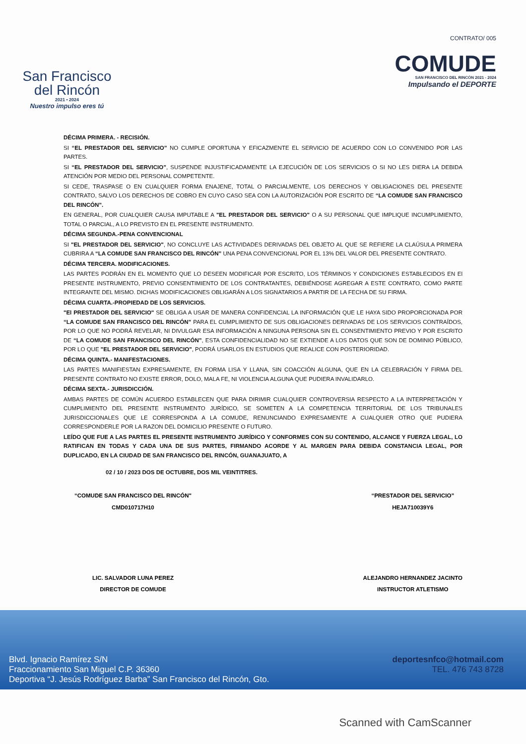San Francisco
del Rincón
2021 • 2024
Nuestro impulso eres tú
CONTRATO/ 005
COMUDE
SAN FRANCISCO DEL RINCÓN 2021 - 2024
Impulsando el DEPORTE
DÉCIMA PRIMERA. - RECISIÓN.
SI “EL PRESTADOR DEL SERVICIO” NO CUMPLE OPORTUNA Y EFICAZMENTE EL SERVICIO DE ACUERDO CON LO CONVENIDO POR LAS PARTES.
SI “EL PRESTADOR DEL SERVICIO”, SUSPENDE INJUSTIFICADAMENTE LA EJECUCIÓN DE LOS SERVICIOS O SI NO LES DIERA LA DEBIDA ATENCIÓN POR MEDIO DEL PERSONAL COMPETENTE.
SI CEDE, TRASPASE O EN CUALQUIER FORMA ENAJENE, TOTAL O PARCIALMENTE, LOS DERECHOS Y OBLIGACIONES DEL PRESENTE CONTRATO, SALVO LOS DERECHOS DE COBRO EN CUYO CASO SEA CON LA AUTORIZACIÓN POR ESCRITO DE “LA COMUDE SAN FRANCISCO DEL RINCÓN”.
EN GENERAL, POR CUALQUIER CAUSA IMPUTABLE A "EL PRESTADOR DEL SERVICIO" O A SU PERSONAL QUE IMPLIQUE INCUMPLIMIENTO, TOTAL O PARCIAL, A LO PREVISTO EN EL PRESENTE INSTRUMENTO.
DÉCIMA SEGUNDA.-PENA CONVENCIONAL
SI "EL PRESTADOR DEL SERVICIO", NO CONCLUYE LAS ACTIVIDADES DERIVADAS DEL OBJETO AL QUE SE REFIERE LA CLAÚSULA PRIMERA CUBRIRA A “LA COMUDE SAN FRANCISCO DEL RINCÓN” UNA PENA CONVENCIONAL POR EL 13% DEL VALOR DEL PRESENTE CONTRATO.
DÉCIMA TERCERA. MODIFICACIONES.
LAS PARTES PODRÁN EN EL MOMENTO QUE LO DESEEN MODIFICAR POR ESCRITO, LOS TÉRMINOS Y CONDICIONES ESTABLECIDOS EN El PRESENTE INSTRUMENTO, PREVIO CONSENTIMIENTO DE LOS CONTRATANTES, DEBIÉNDOSE AGREGAR A ESTE CONTRATO, COMO PARTE INTEGRANTE DEL MISMO. DICHAS MODIFICACIONES OBLIGARÁN A LOS SIGNATARIOS A PARTIR DE LA FECHA DE SU FIRMA.
DÉCIMA CUARTA.-PROPIEDAD DE LOS SERVICIOS.
"El PRESTADOR DEL SERVICIO" SE OBLIGA A USAR DE MANERA CONFIDENCIAL LA INFORMACIÓN QUE LE HAYA SIDO PROPORCIONADA POR “LA COMUDE SAN FRANCISCO DEL RINCÓN” PARA EL CUMPLIMIENTO DE SUS OBLIGACIONES DERIVADAS DE LOS SERVICIOS CONTRAÍDOS, POR LO QUE NO PODRÁ REVELAR, NI DIVULGAR ESA INFORMACIÓN A NINGUNA PERSONA SIN EL CONSENTIMIENTO PREVIO Y POR ESCRITO DE “LA COMUDE SAN FRANCISCO DEL RINCÓN”, ESTA CONFIDENCIALIDAD NO SE EXTIENDE A LOS DATOS QUE SON DE DOMINIO PÚBLICO, POR LO QUE "EL PRESTADOR DEL SERVICIO", PODRÁ USARLOS EN ESTUDIOS QUE REALICE CON POSTERIORIDAD.
DÉCIMA QUINTA.- MANIFESTACIONES.
LAS PARTES MANIFIESTAN EXPRESAMENTE, EN FORMA LISA Y LLANA, SIN COACCIÓN ALGUNA, QUE EN LA CELEBRACIÓN Y FIRMA DEL PRESENTE CONTRATO NO EXISTE ERROR, DOLO, MALA FE, NI VIOLENCIA ALGUNA QUE PUDIERA INVALIDARLO.
DÉCIMA SEXTA.- JURISDICCIÓN.
AMBAS PARTES DE COMÚN ACUERDO ESTABLECEN QUE PARA DIRIMIR CUALQUIER CONTROVERSIA RESPECTO A LA INTERPRETACIÓN Y CUMPLIMIENTO DEL PRESENTE INSTRUMENTO JURÍDICO, SE SOMETEN A LA COMPETENCIA TERRITORIAL DE LOS TRIBUNALES JURISDICCIONALES QUE LE CORRESPONDA A LA COMUDE, RENUNCIANDO EXPRESAMENTE A CUALQUIER OTRO QUE PUDIERA CORRESPONDERLE POR LA RAZON DEL DOMICILIO PRESENTE O FUTURO.
LEÍDO QUE FUE A LAS PARTES EL PRESENTE INSTRUMENTO JURÍDICO Y CONFORMES CON SU CONTENIDO, ALCANCE Y FUERZA LEGAL, LO RATIFICAN EN TODAS Y CADA UNA DE SUS PARTES, FIRMANDO ACORDE Y AL MARGEN PARA DEBIDA CONSTANCIA LEGAL, POR DUPLICADO, EN LA CIUDAD DE SAN FRANCISCO DEL RINCÓN, GUANAJUATO, A
02 / 10 / 2023 DOS DE OCTUBRE, DOS MIL VEINTITRES.
“COMUDE SAN FRANCISCO DEL RINCÓN"
CMD010717H10
LIC. SALVADOR LUNA PEREZ
DIRECTOR DE COMUDE
“PRESTADOR DEL SERVICIO”
HEJA710039Y6
ALEJANDRO HERNANDEZ JACINTO
INSTRUCTOR ATLETISMO
Blvd. Ignacio Ramírez S/N
Fraccionamiento San Miguel C.P. 36360
Deportiva “J. Jesús Rodríguez Barba” San Francisco del Rincón, Gto.
deportesnfco@hotmail.com
TEL. 476 743 8728
Scanned with CamScanner